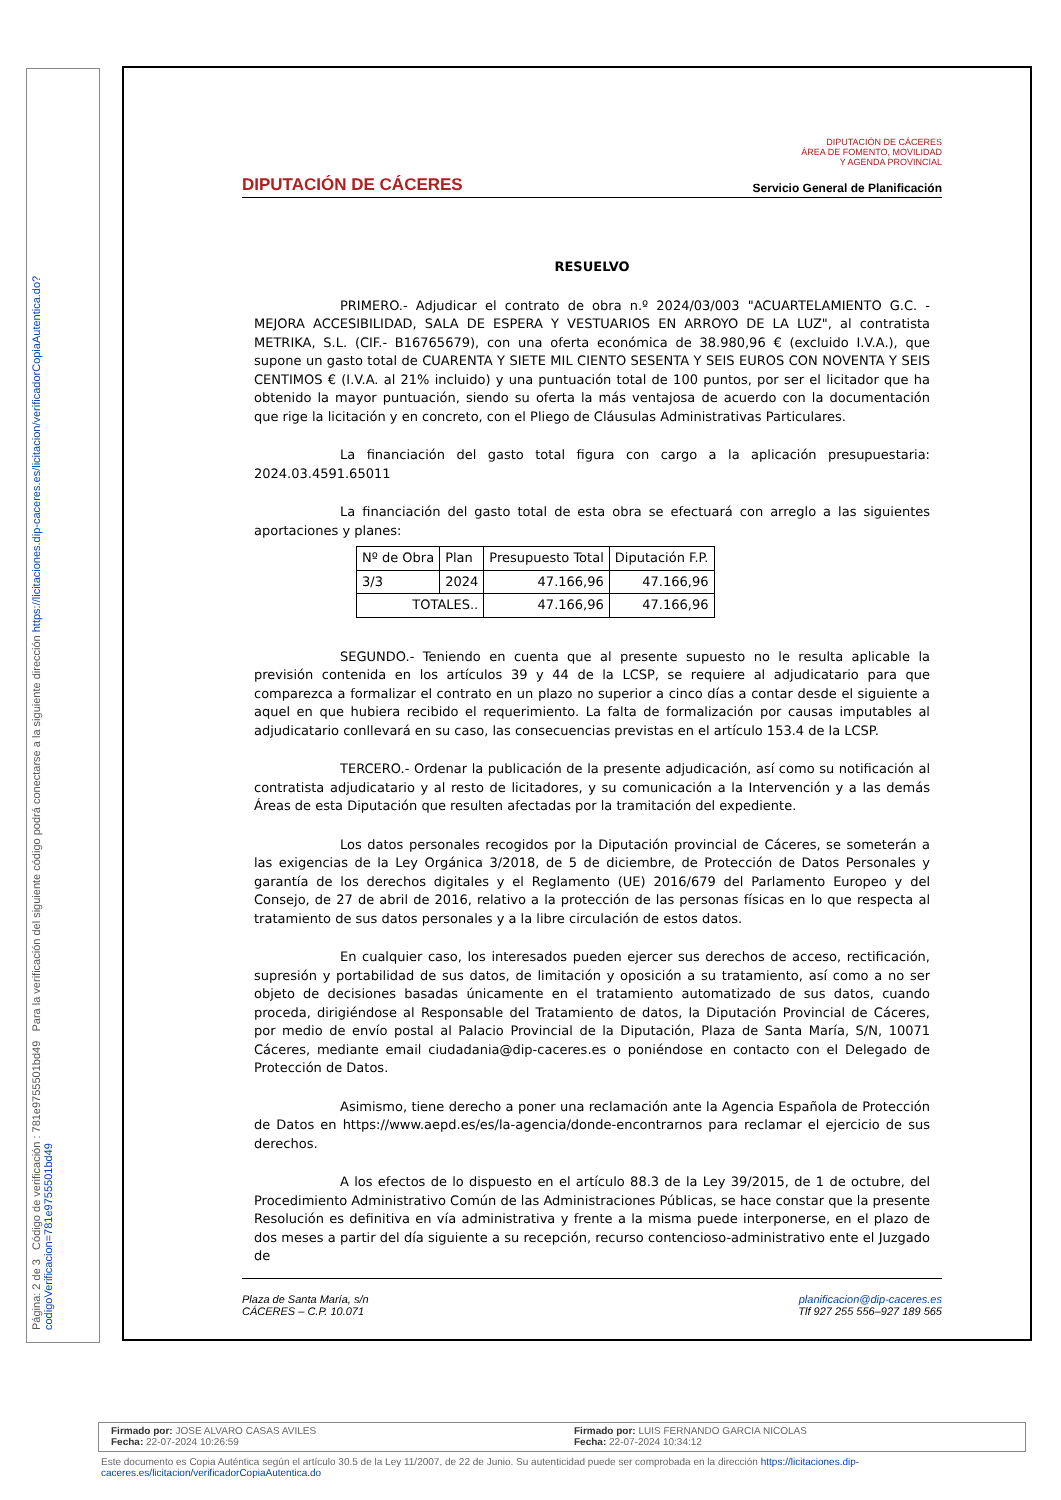Página: 2 de 3 Código de verificación : 781e9755501bd49 Para la verificación del siguiente código podrá conectarse a la siguiente dirección https://licitaciones.dip-caceres.es/licitacion/verificadorCopiaAutentica.do?codigoVerificacion=781e9755501bd49
DIPUTACIÓN DE CÁCERES
DIPUTACIÓN DE CÁCERES
ÁREA DE FOMENTO, MOVILIDAD
Y AGENDA PROVINCIAL
Servicio General de Planificación
RESUELVO
PRIMERO.- Adjudicar el contrato de obra n.º 2024/03/003 "ACUARTELAMIENTO G.C. - MEJORA ACCESIBILIDAD, SALA DE ESPERA Y VESTUARIOS EN ARROYO DE LA LUZ", al contratista METRIKA, S.L. (CIF.- B16765679), con una oferta económica de 38.980,96 € (excluido I.V.A.), que supone un gasto total de CUARENTA Y SIETE MIL CIENTO SESENTA Y SEIS EUROS CON NOVENTA Y SEIS CENTIMOS € (I.V.A. al 21% incluido) y una puntuación total de 100 puntos, por ser el licitador que ha obtenido la mayor puntuación, siendo su oferta la más ventajosa de acuerdo con la documentación que rige la licitación y en concreto, con el Pliego de Cláusulas Administrativas Particulares.
La financiación del gasto total figura con cargo a la aplicación presupuestaria: 2024.03.4591.65011
La financiación del gasto total de esta obra se efectuará con arreglo a las siguientes aportaciones y planes:
| Nº de Obra | Plan | Presupuesto Total | Diputación F.P. |
| --- | --- | --- | --- |
| 3/3 | 2024 | 47.166,96 | 47.166,96 |
| TOTALES.. | | 47.166,96 | 47.166,96 |
SEGUNDO.- Teniendo en cuenta que al presente supuesto no le resulta aplicable la previsión contenida en los artículos 39 y 44 de la LCSP, se requiere al adjudicatario para que comparezca a formalizar el contrato en un plazo no superior a cinco días a contar desde el siguiente a aquel en que hubiera recibido el requerimiento. La falta de formalización por causas imputables al adjudicatario conllevará en su caso, las consecuencias previstas en el artículo 153.4 de la LCSP.
TERCERO.- Ordenar la publicación de la presente adjudicación, así como su notificación al contratista adjudicatario y al resto de licitadores, y su comunicación a la Intervención y a las demás Áreas de esta Diputación que resulten afectadas por la tramitación del expediente.
Los datos personales recogidos por la Diputación provincial de Cáceres, se someterán a las exigencias de la Ley Orgánica 3/2018, de 5 de diciembre, de Protección de Datos Personales y garantía de los derechos digitales y el Reglamento (UE) 2016/679 del Parlamento Europeo y del Consejo, de 27 de abril de 2016, relativo a la protección de las personas físicas en lo que respecta al tratamiento de sus datos personales y a la libre circulación de estos datos.
En cualquier caso, los interesados pueden ejercer sus derechos de acceso, rectificación, supresión y portabilidad de sus datos, de limitación y oposición a su tratamiento, así como a no ser objeto de decisiones basadas únicamente en el tratamiento automatizado de sus datos, cuando proceda, dirigiéndose al Responsable del Tratamiento de datos, la Diputación Provincial de Cáceres, por medio de envío postal al Palacio Provincial de la Diputación, Plaza de Santa María, S/N, 10071 Cáceres, mediante email ciudadania@dip-caceres.es o poniéndose en contacto con el Delegado de Protección de Datos.
Asimismo, tiene derecho a poner una reclamación ante la Agencia Española de Protección de Datos en https://www.aepd.es/es/la-agencia/donde-encontrarnos para reclamar el ejercicio de sus derechos.
A los efectos de lo dispuesto en el artículo 88.3 de la Ley 39/2015, de 1 de octubre, del Procedimiento Administrativo Común de las Administraciones Públicas, se hace constar que la presente Resolución es definitiva en vía administrativa y frente a la misma puede interponerse, en el plazo de dos meses a partir del día siguiente a su recepción, recurso contencioso-administrativo ente el Juzgado de
Plaza de Santa María, s/n
CÁCERES – C.P. 10.071
planificacion@dip-caceres.es
Tlf 927 255 556–927 189 565
Firmado por: JOSE ALVARO CASAS AVILES
Fecha: 22-07-2024 10:26:59
Firmado por: LUIS FERNANDO GARCIA NICOLAS
Fecha: 22-07-2024 10:34:12
Este documento es Copia Auténtica según el artículo 30.5 de la Ley 11/2007, de 22 de Junio. Su autenticidad puede ser comprobada en la dirección https://licitaciones.dip-caceres.es/licitacion/verificadorCopiaAutentica.do